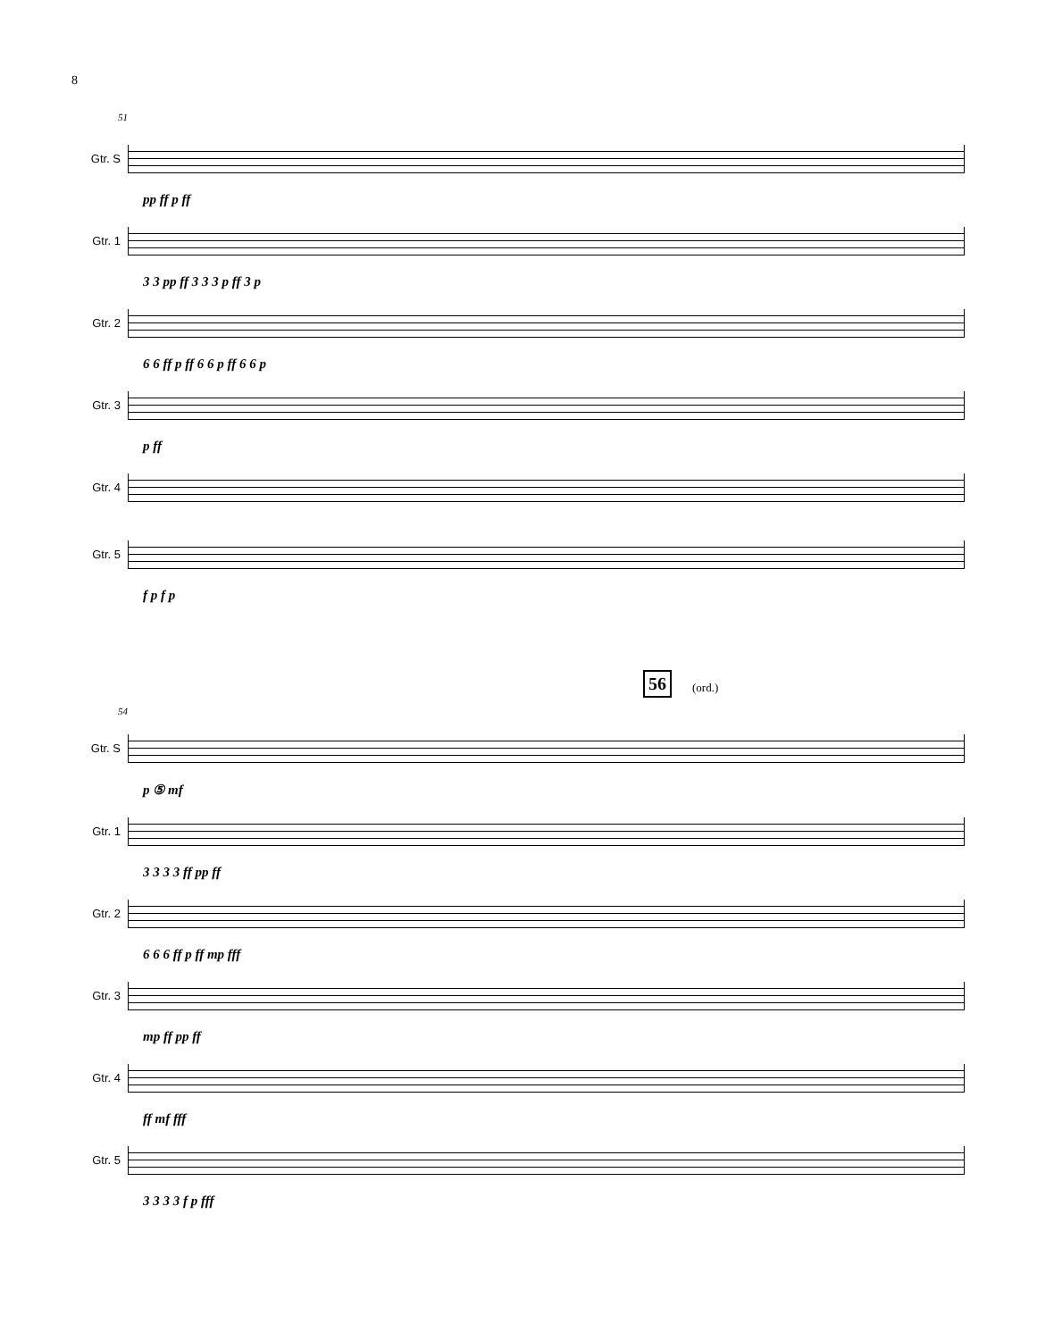8
51
Gtr. S
pp ff p ff
Gtr. 1
3 3 pp ff 3 3 3 p ff 3 p
Gtr. 2
6 6 ff p ff 6 6 p ff 6 6 p
Gtr. 3
p ff
Gtr. 4
Gtr. 5
f p f p
54
56 (ord.)
Gtr. S
p ⑤ mf
Gtr. 1
3 3 3 3 ff pp ff
Gtr. 2
6 6 6 ff p ff mp fff
Gtr. 3
mp ff pp ff
Gtr. 4
ff mf fff
Gtr. 5
3 3 3 3 f p fff